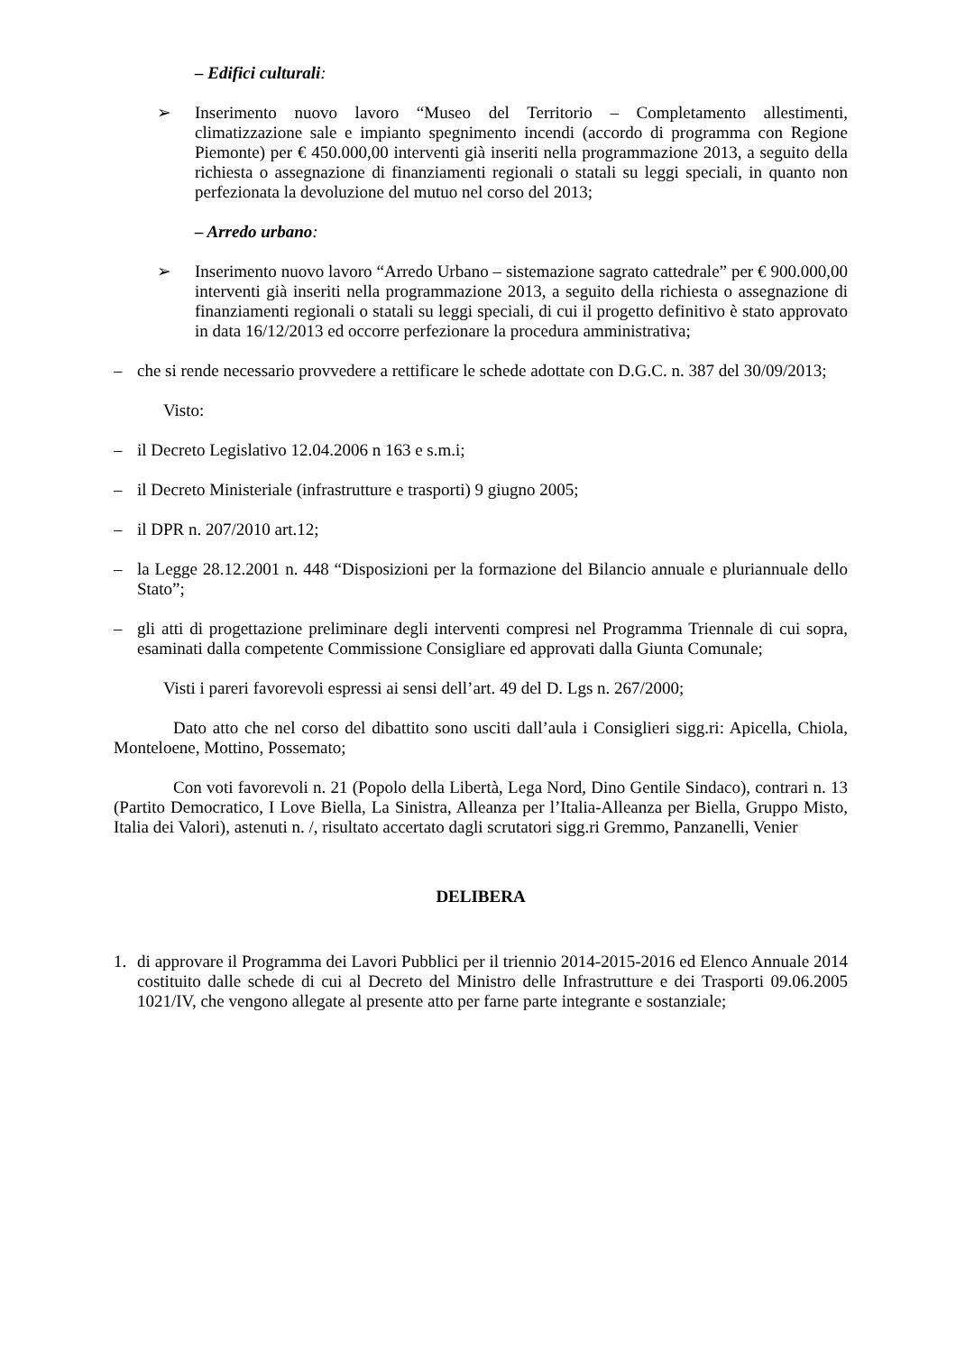– Edifici culturali:
➢ Inserimento nuovo lavoro “Museo del Territorio – Completamento allestimenti, climatizzazione sale e impianto spegnimento incendi (accordo di programma con Regione Piemonte) per € 450.000,00 interventi già inseriti nella programmazione 2013, a seguito della richiesta o assegnazione di finanziamenti regionali o statali su leggi speciali, in quanto non perfezionata la devoluzione del mutuo nel corso del 2013;
– Arredo urbano:
➢ Inserimento nuovo lavoro “Arredo Urbano – sistemazione sagrato cattedrale” per € 900.000,00 interventi già inseriti nella programmazione 2013, a seguito della richiesta o assegnazione di finanziamenti regionali o statali su leggi speciali, di cui il progetto definitivo è stato approvato in data 16/12/2013 ed occorre perfezionare la procedura amministrativa;
– che si rende necessario provvedere a rettificare le schede adottate con D.G.C. n. 387 del 30/09/2013;
Visto:
– il Decreto Legislativo 12.04.2006 n 163 e s.m.i;
– il Decreto Ministeriale (infrastrutture e trasporti) 9 giugno 2005;
– il DPR n. 207/2010 art.12;
– la Legge 28.12.2001 n. 448 “Disposizioni per la formazione del Bilancio annuale e pluriannuale dello Stato”;
– gli atti di progettazione preliminare degli interventi compresi nel Programma Triennale di cui sopra, esaminati dalla competente Commissione Consigliare ed approvati dalla Giunta Comunale;
Visti i pareri favorevoli espressi ai sensi dell’art. 49 del D. Lgs n. 267/2000;
Dato atto che nel corso del dibattito sono usciti dall’aula i Consiglieri sigg.ri: Apicella, Chiola, Monteloene, Mottino, Possemato;
Con voti favorevoli n. 21 (Popolo della Libertà, Lega Nord, Dino Gentile Sindaco), contrari n. 13 (Partito Democratico, I Love Biella, La Sinistra, Alleanza per l’Italia-Alleanza per Biella, Gruppo Misto, Italia dei Valori), astenuti n. /, risultato accertato dagli scrutatori sigg.ri Gremmo, Panzanelli, Venier
DELIBERA
1. di approvare il Programma dei Lavori Pubblici per il triennio 2014-2015-2016 ed Elenco Annuale 2014 costituito dalle schede di cui al Decreto del Ministro delle Infrastrutture e dei Trasporti 09.06.2005 1021/IV, che vengono allegate al presente atto per farne parte integrante e sostanziale;